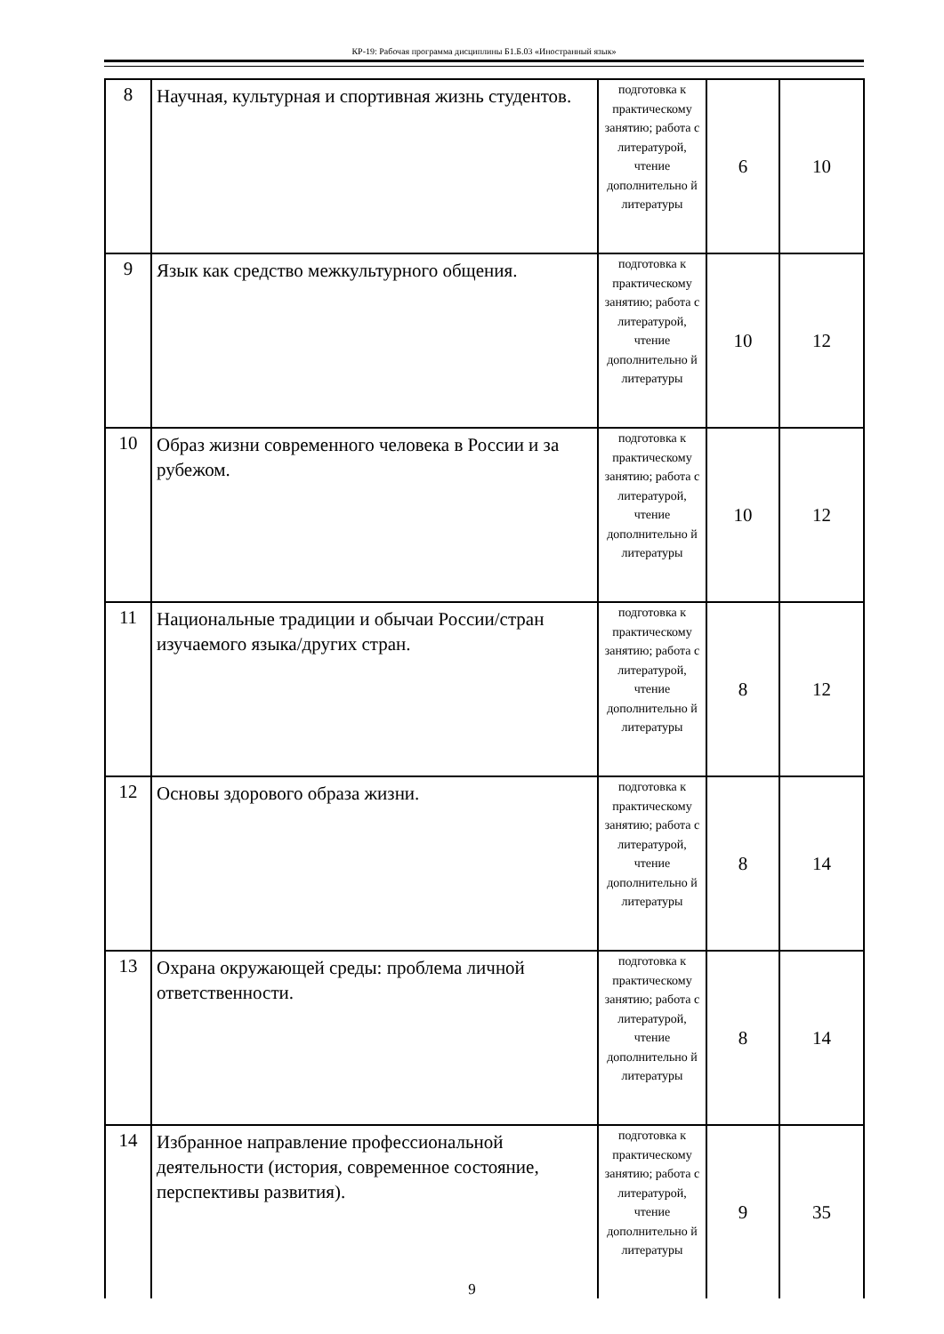КР-19: Рабочая программа дисциплины Б1.Б.03 «Иностранный язык»
| 8 | Научная, культурная и спортивная жизнь студентов. | подготовка к практическому занятию; работа с литературой, чтение дополнительно й литературы | 6 | 10 |
| 9 | Язык как средство межкультурного общения. | подготовка к практическому занятию; работа с литературой, чтение дополнительно й литературы | 10 | 12 |
| 10 | Образ жизни современного человека в России и за рубежом. | подготовка к практическому занятию; работа с литературой, чтение дополнительно й литературы | 10 | 12 |
| 11 | Национальные традиции и обычаи России/стран изучаемого языка/других стран. | подготовка к практическому занятию; работа с литературой, чтение дополнительно й литературы | 8 | 12 |
| 12 | Основы здорового образа жизни. | подготовка к практическому занятию; работа с литературой, чтение дополнительно й литературы | 8 | 14 |
| 13 | Охрана окружающей среды: проблема личной ответственности. | подготовка к практическому занятию; работа с литературой, чтение дополнительно й литературы | 8 | 14 |
| 14 | Избранное направление профессиональной деятельности (история, современное состояние, перспективы развития). | подготовка к практическому занятию; работа с литературой, чтение дополнительно й литературы | 9 | 35 |
9